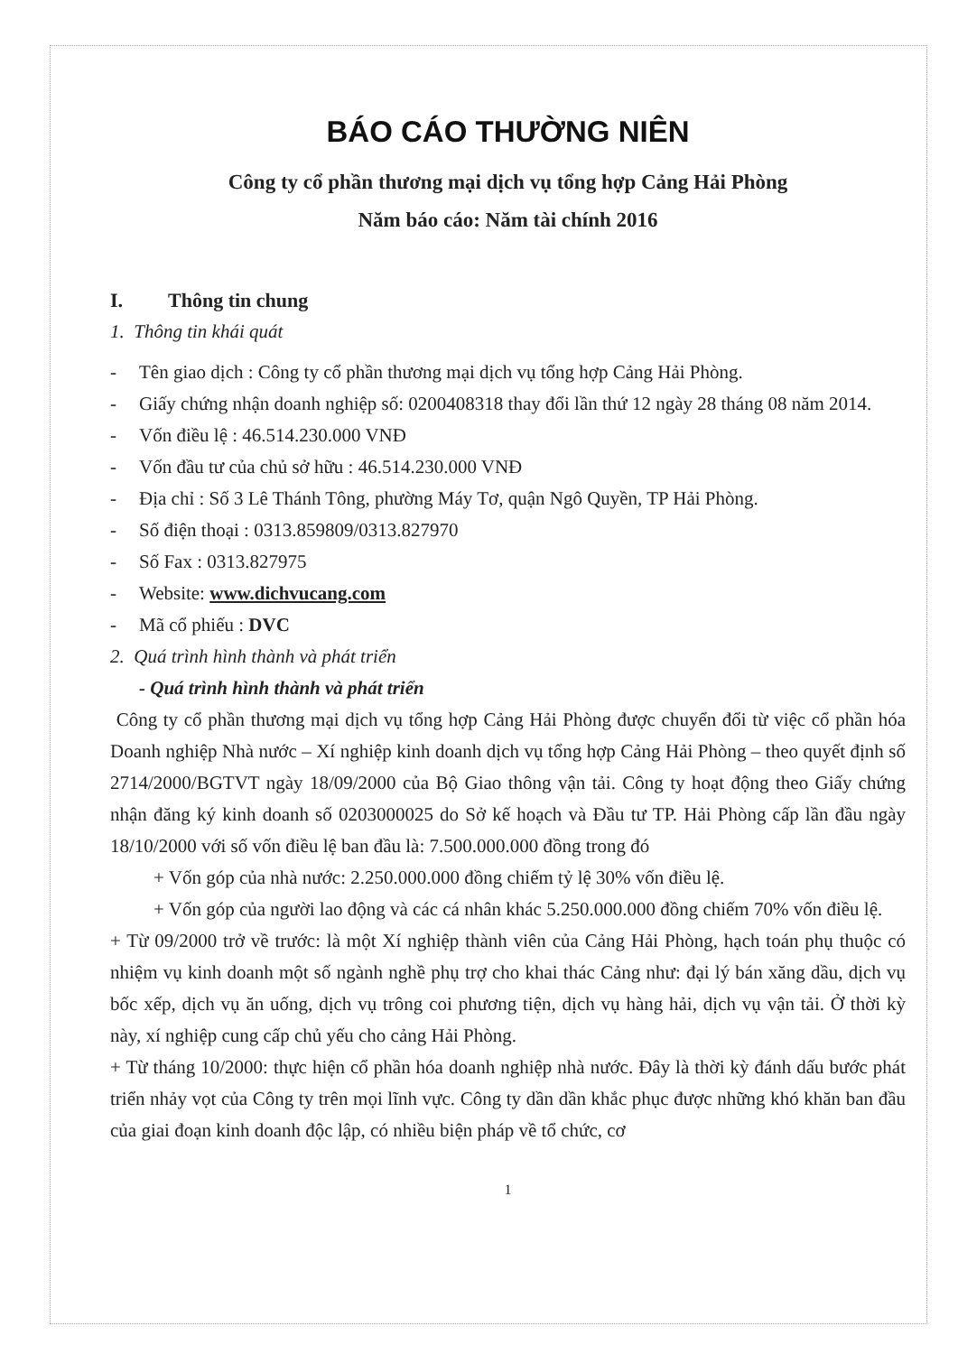BÁO CÁO THƯỜNG NIÊN
Công ty cổ phần thương mại dịch vụ tổng hợp Cảng Hải Phòng
Năm báo cáo: Năm tài chính 2016
I. Thông tin chung
1. Thông tin khái quát
- Tên giao dịch : Công ty cổ phần thương mại dịch vụ tổng hợp Cảng Hải Phòng.
- Giấy chứng nhận doanh nghiệp số: 0200408318 thay đổi lần thứ 12 ngày 28 tháng 08 năm 2014.
- Vốn điều lệ : 46.514.230.000 VNĐ
- Vốn đầu tư của chủ sở hữu : 46.514.230.000 VNĐ
- Địa chỉ : Số 3 Lê Thánh Tông, phường Máy Tơ, quận Ngô Quyền, TP Hải Phòng.
- Số điện thoại : 0313.859809/0313.827970
- Số Fax : 0313.827975
- Website: www.dichvucang.com
- Mã cổ phiếu : DVC
2. Quá trình hình thành và phát triển
- Quá trình hình thành và phát triển
Công ty cổ phần thương mại dịch vụ tổng hợp Cảng Hải Phòng được chuyển đổi từ việc cổ phần hóa Doanh nghiệp Nhà nước – Xí nghiệp kinh doanh dịch vụ tổng hợp Cảng Hải Phòng – theo quyết định số 2714/2000/BGTVT ngày 18/09/2000 của Bộ Giao thông vận tải. Công ty hoạt động theo Giấy chứng nhận đăng ký kinh doanh số 0203000025 do Sở kế hoạch và Đầu tư TP. Hải Phòng cấp lần đầu ngày 18/10/2000 với số vốn điều lệ ban đầu là: 7.500.000.000 đồng trong đó
+ Vốn góp của nhà nước: 2.250.000.000 đồng chiếm tỷ lệ 30% vốn điều lệ.
+ Vốn góp của người lao động và các cá nhân khác 5.250.000.000 đồng chiếm 70% vốn điều lệ.
+ Từ 09/2000 trở về trước: là một Xí nghiệp thành viên của Cảng Hải Phòng, hạch toán phụ thuộc có nhiệm vụ kinh doanh một số ngành nghề phụ trợ cho khai thác Cảng như: đại lý bán xăng dầu, dịch vụ bốc xếp, dịch vụ ăn uống, dịch vụ trông coi phương tiện, dịch vụ hàng hải, dịch vụ vận tải. Ở thời kỳ này, xí nghiệp cung cấp chủ yếu cho cảng Hải Phòng.
+ Từ tháng 10/2000: thực hiện cổ phần hóa doanh nghiệp nhà nước. Đây là thời kỳ đánh dấu bước phát triển nhảy vọt của Công ty trên mọi lĩnh vực. Công ty dần dần khắc phục được những khó khăn ban đầu của giai đoạn kinh doanh độc lập, có nhiều biện pháp về tổ chức, cơ
1